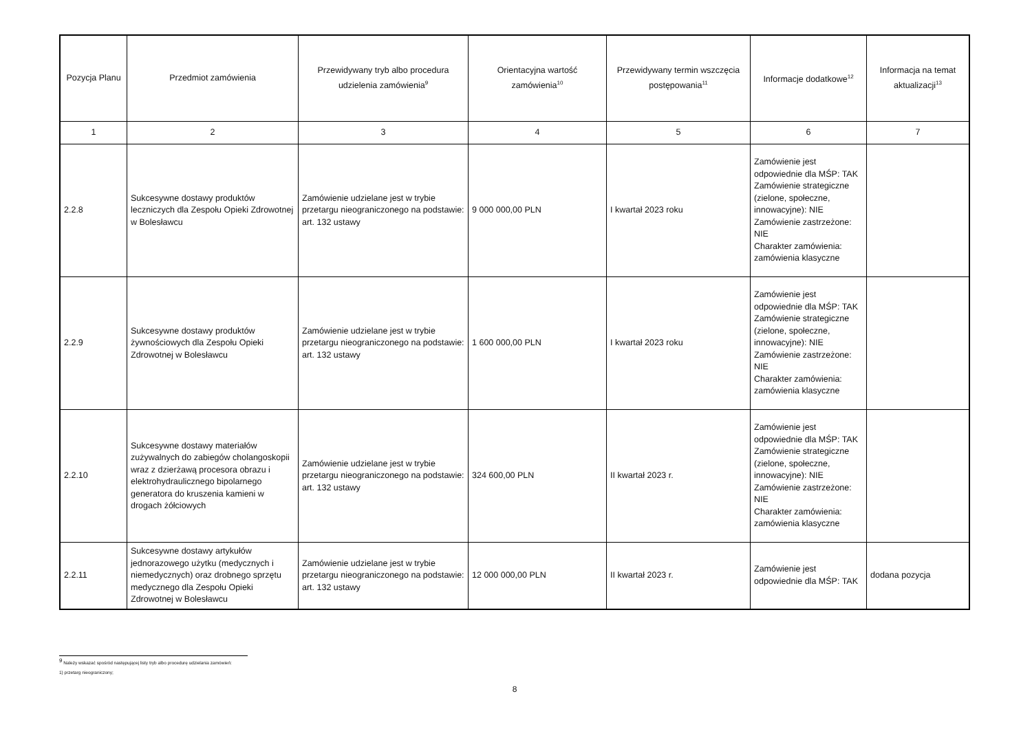| Pozycja Planu | Przedmiot zamówienia | Przewidywany tryb albo procedura udzielenia zamówienia<sup>9</sup> | Orientacyjna wartość zamówienia<sup>10</sup> | Przewidywany termin wszczęcia postępowania<sup>11</sup> | Informacje dodatkowe<sup>12</sup> | Informacja na temat aktualizacji<sup>13</sup> |
| --- | --- | --- | --- | --- | --- | --- |
| 1 | 2 | 3 | 4 | 5 | 6 | 7 |
| 2.2.8 | Sukcesywne dostawy produktów leczniczych dla Zespołu Opieki Zdrowotnej w Bolesławcu | Zamówienie udzielane jest w trybie przetargu nieograniczonego na podstawie: art. 132 ustawy | 9 000 000,00 PLN | I kwartał 2023 roku | Zamówienie jest odpowiednie dla MŚP: TAK Zamówienie strategiczne (zielone, społeczne, innowacyjne): NIE Zamówienie zastrzeżone: NIE Charakter zamówienia: zamówienia klasyczne | |
| 2.2.9 | Sukcesywne dostawy produktów żywnościowych dla Zespołu Opieki Zdrowotnej w Bolesławcu | Zamówienie udzielane jest w trybie przetargu nieograniczonego na podstawie: art. 132 ustawy | 1 600 000,00 PLN | I kwartał 2023 roku | Zamówienie jest odpowiednie dla MŚP: TAK Zamówienie strategiczne (zielone, społeczne, innowacyjne): NIE Zamówienie zastrzeżone: NIE Charakter zamówienia: zamówienia klasyczne | |
| 2.2.10 | Sukcesywne dostawy materiałów zużywalnych do zabiegów cholangoskopii wraz z dzierżawą procesora obrazu i elektrohydraulicznego bipolarnego generatora do kruszenia kamieni w drogach żółciowych | Zamówienie udzielane jest w trybie przetargu nieograniczonego na podstawie: art. 132 ustawy | 324 600,00 PLN | II kwartał 2023 r. | Zamówienie jest odpowiednie dla MŚP: TAK Zamówienie strategiczne (zielone, społeczne, innowacyjne): NIE Zamówienie zastrzeżone: NIE Charakter zamówienia: zamówienia klasyczne | |
| 2.2.11 | Sukcesywne dostawy artykułów jednorazowego użytku (medycznych i niemedycznych) oraz drobnego sprzętu medycznego dla Zespołu Opieki Zdrowotnej w Bolesławcu | Zamówienie udzielane jest w trybie przetargu nieograniczonego na podstawie: art. 132 ustawy | 12 000 000,00 PLN | II kwartał 2023 r. | Zamówienie jest odpowiednie dla MŚP: TAK | dodana pozycja |
<sup>9</sup> Należy wskazać spośród następującej listy tryb albo procedurę udzielania zamówień:
1) przetarg nieograniczony;
8